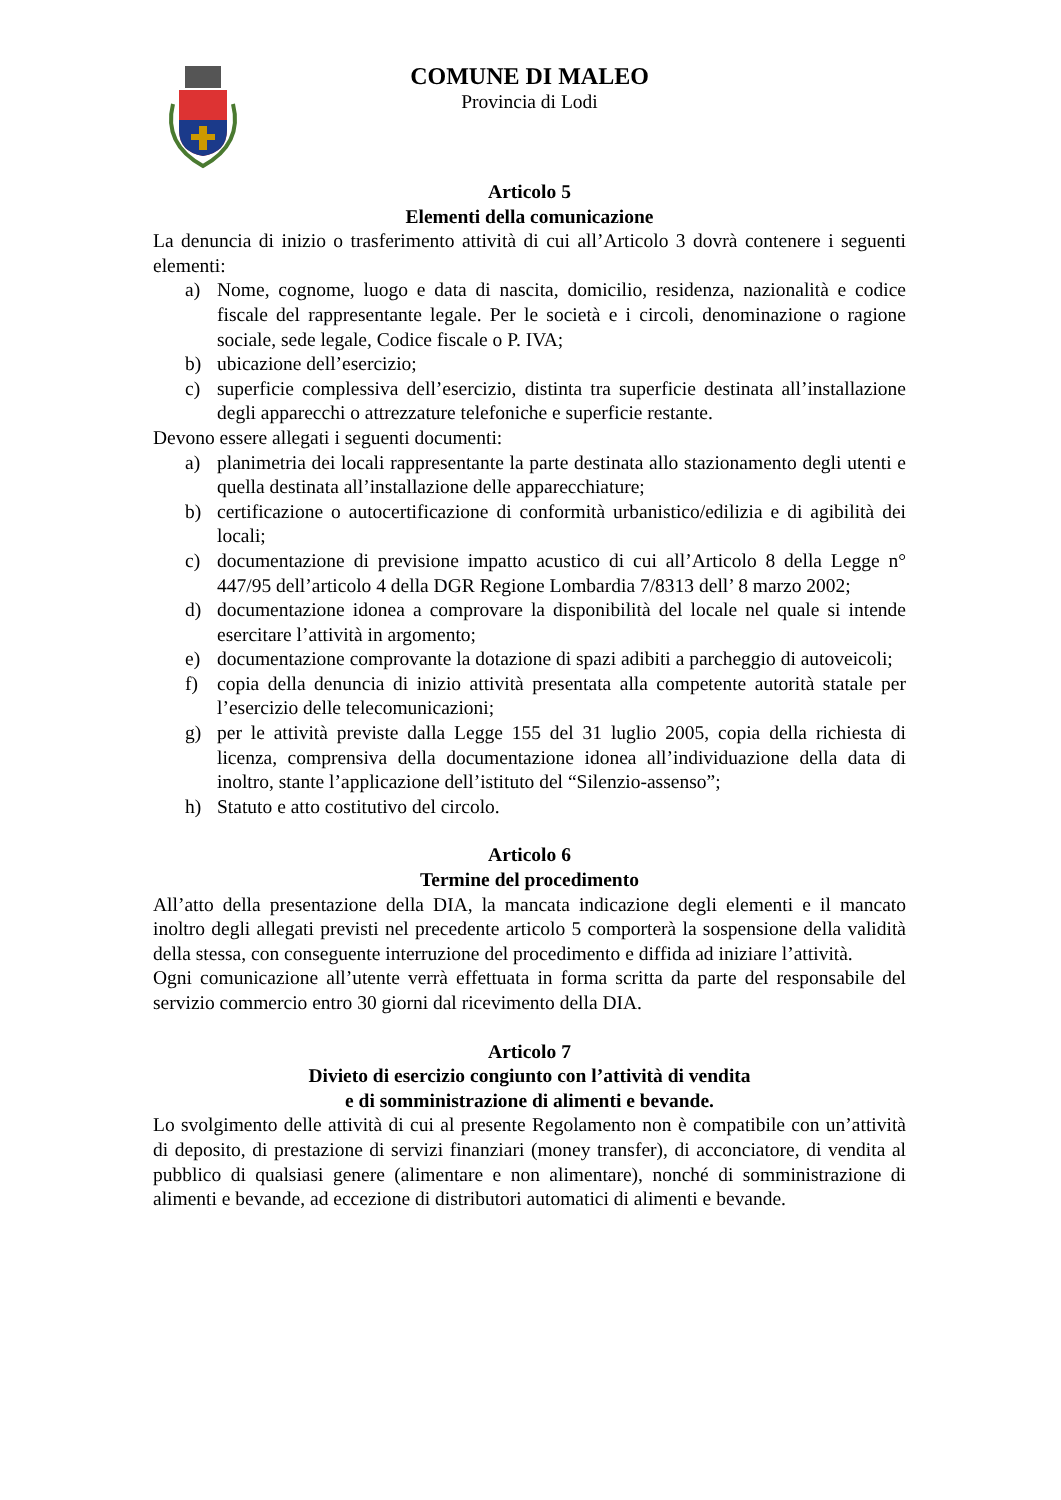COMUNE DI MALEO
Provincia di Lodi
Articolo 5
Elementi della comunicazione
La denuncia di inizio o trasferimento attività di cui all’Articolo 3 dovrà contenere i seguenti elementi:
a) Nome, cognome, luogo e data di nascita, domicilio, residenza, nazionalità e codice fiscale del rappresentante legale. Per le società e i circoli, denominazione o ragione sociale, sede legale, Codice fiscale o P. IVA;
b) ubicazione dell’esercizio;
c) superficie complessiva dell’esercizio, distinta tra superficie destinata all’installazione degli apparecchi o attrezzature telefoniche e superficie restante.
Devono essere allegati i seguenti documenti:
a) planimetria dei locali rappresentante la parte destinata allo stazionamento degli utenti e quella destinata all’installazione delle apparecchiature;
b) certificazione o autocertificazione di conformità urbanistico/edilizia e di agibilità dei locali;
c) documentazione di previsione impatto acustico di cui all’Articolo 8 della Legge n° 447/95 dell’articolo 4 della DGR Regione Lombardia 7/8313 dell’ 8 marzo 2002;
d) documentazione idonea a comprovare la disponibilità del locale nel quale si intende esercitare l’attività in argomento;
e) documentazione comprovante la dotazione di spazi adibiti a parcheggio di autoveicoli;
f) copia della denuncia di inizio attività presentata alla competente autorità statale per l’esercizio delle telecomunicazioni;
g) per le attività previste dalla Legge 155 del 31 luglio 2005, copia della richiesta di licenza, comprensiva della documentazione idonea all’individuazione della data di inoltro, stante l’applicazione dell’istituto del “Silenzio-assenso”;
h) Statuto e atto costitutivo del circolo.
Articolo 6
Termine del procedimento
All’atto della presentazione della DIA, la mancata indicazione degli elementi e il mancato inoltro degli allegati previsti nel precedente articolo 5 comporterà la sospensione della validità della stessa, con conseguente interruzione del procedimento e diffida ad iniziare l’attività.
Ogni comunicazione all’utente verrà effettuata in forma scritta da parte del responsabile del servizio commercio entro 30 giorni dal ricevimento della DIA.
Articolo 7
Divieto di esercizio congiunto con l’attività di vendita
e di somministrazione di alimenti e bevande.
Lo svolgimento delle attività di cui al presente Regolamento non è compatibile con un’attività di deposito, di prestazione di servizi finanziari (money transfer), di acconciatore, di vendita al pubblico di qualsiasi genere (alimentare e non alimentare), nonché di somministrazione di alimenti e bevande, ad eccezione di distributori automatici di alimenti e bevande.